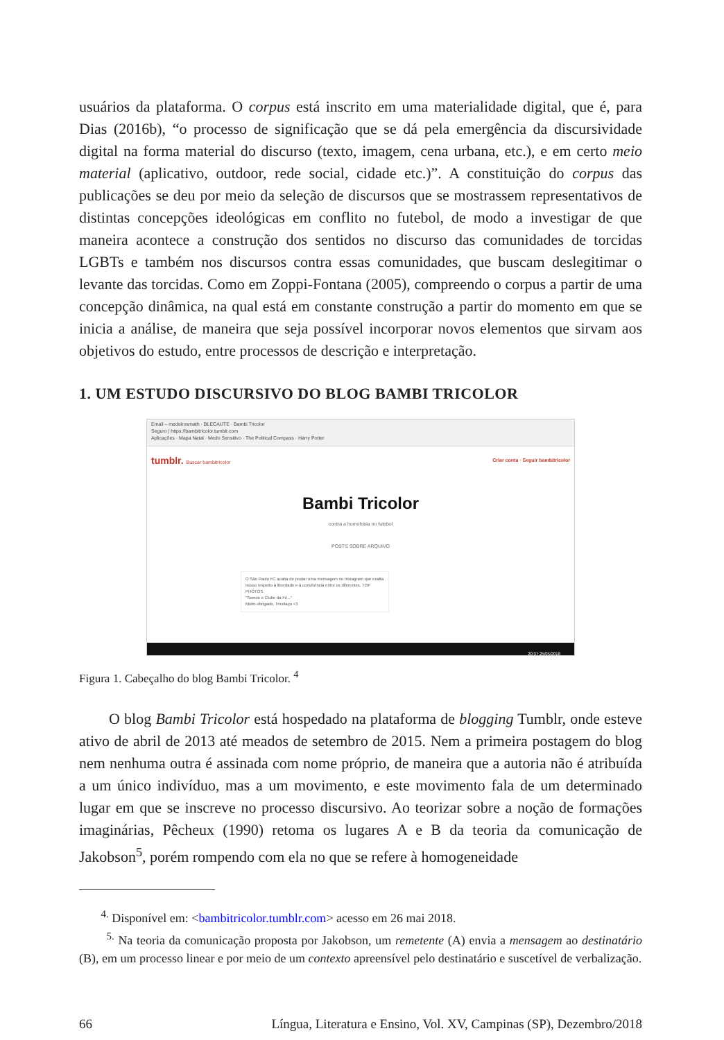usuários da plataforma. O corpus está inscrito em uma materialidade digital, que é, para Dias (2016b), “o processo de significação que se dá pela emergência da discursividade digital na forma material do discurso (texto, imagem, cena urbana, etc.), e em certo meio material (aplicativo, outdoor, rede social, cidade etc.)”. A constituição do corpus das publicações se deu por meio da seleção de discursos que se mostrassem representativos de distintas concepções ideológicas em conflito no futebol, de modo a investigar de que maneira acontece a construção dos sentidos no discurso das comunidades de torcidas LGBTs e também nos discursos contra essas comunidades, que buscam deslegitimar o levante das torcidas. Como em Zoppi-Fontana (2005), compreendo o corpus a partir de uma concepção dinâmica, na qual está em constante construção a partir do momento em que se inicia a análise, de maneira que seja possível incorporar novos elementos que sirvam aos objetivos do estudo, entre processos de descrição e interpretação.
1. UM ESTUDO DISCURSIVO DO BLOG BAMBI TRICOLOR
Email – medeirosmath · BLECAUTE · Bambi Tricolor
Seguro | https://bambitricolor.tumblr.com
Aplicações · Mapa Natal · Medo Sensitivo · The Political Compass · Harry Potter
tumblr. Buscar bambitricolor Criar conta · Seguir bambitricolor
Bambi Tricolor
contra a homofobia no futebol
POSTS SOBRE ARQUIVO
O São Paulo FC acaba de postar uma mensagem no Instagram que exalta nosso respeito à liberdade e à convivência entre os diferentes. TOP PHOTOS
"Somos o Clube da Fé..."
Muito obrigado, Tricolaço <3
20:37 25/05/2018
Figura 1. Cabeçalho do blog Bambi Tricolor. <sup>4</sup>
O blog Bambi Tricolor está hospedado na plataforma de blogging Tumblr, onde esteve ativo de abril de 2013 até meados de setembro de 2015. Nem a primeira postagem do blog nem nenhuma outra é assinada com nome próprio, de maneira que a autoria não é atribuída a um único indivíduo, mas a um movimento, e este movimento fala de um determinado lugar em que se inscreve no processo discursivo. Ao teorizar sobre a noção de formações imaginárias, Pêcheux (1990) retoma os lugares A e B da teoria da comunicação de Jakobson<sup>5</sup>, porém rompendo com ela no que se refere à homogeneidade
<sup>4.</sup> Disponível em: <bambitricolor.tumblr.com> acesso em 26 mai 2018.
<sup>5.</sup> Na teoria da comunicação proposta por Jakobson, um remetente (A) envia a mensagem ao destinatário (B), em um processo linear e por meio de um contexto apreensível pelo destinatário e suscetível de verbalização.
66 Língua, Literatura e Ensino, Vol. XV, Campinas (SP), Dezembro/2018